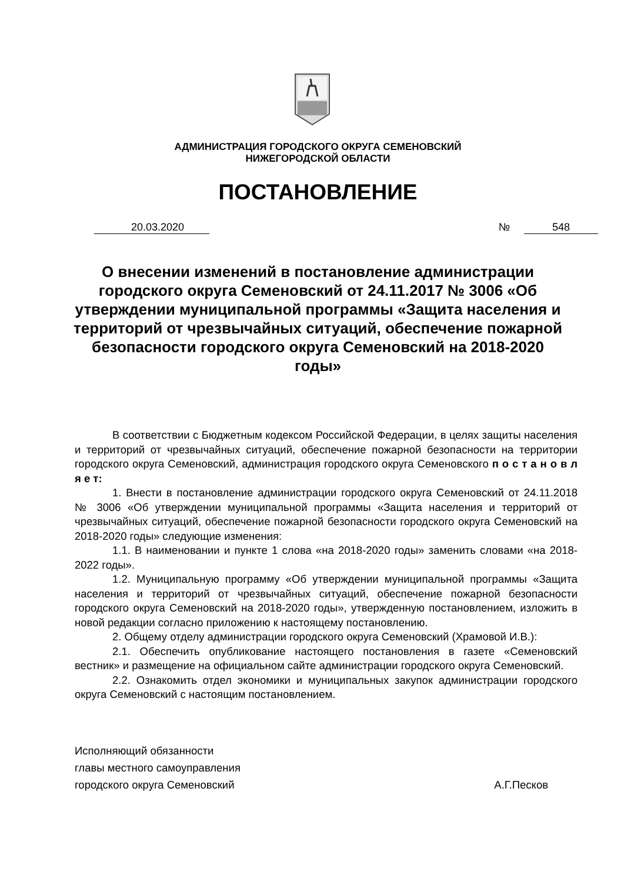АДМИНИСТРАЦИЯ ГОРОДСКОГО ОКРУГА СЕМЕНОВСКИЙ
НИЖЕГОРОДСКОЙ ОБЛАСТИ
ПОСТАНОВЛЕНИЕ
20.03.2020 № 548
О внесении изменений в постановление администрации городского округа Семеновский от 24.11.2017 № 3006 «Об утверждении муниципальной программы «Защита населения и территорий от чрезвычайных ситуаций, обеспечение пожарной безопасности городского округа Семеновский на 2018-2020 годы»
В соответствии с Бюджетным кодексом Российской Федерации, в целях защиты населения и территорий от чрезвычайных ситуаций, обеспечение пожарной безопасности на территории городского округа Семеновский, администрация городского округа Семеновского п о с т а н о в л я е т:
1. Внести в постановление администрации городского округа Семеновский от 24.11.2018 № 3006 «Об утверждении муниципальной программы «Защита населения и территорий от чрезвычайных ситуаций, обеспечение пожарной безопасности городского округа Семеновский на 2018-2020 годы» следующие изменения:
1.1. В наименовании и пункте 1 слова «на 2018-2020 годы» заменить словами «на 2018-2022 годы».
1.2. Муниципальную программу «Об утверждении муниципальной программы «Защита населения и территорий от чрезвычайных ситуаций, обеспечение пожарной безопасности городского округа Семеновский на 2018-2020 годы», утвержденную постановлением, изложить в новой редакции согласно приложению к настоящему постановлению.
2. Общему отделу администрации городского округа Семеновский (Храмовой И.В.):
2.1. Обеспечить опубликование настоящего постановления в газете «Семеновский вестник» и размещение на официальном сайте администрации городского округа Семеновский.
2.2. Ознакомить отдел экономики и муниципальных закупок администрации городского округа Семеновский с настоящим постановлением.
Исполняющий обязанности
главы местного самоуправления
городского округа Семеновский
А.Г.Песков